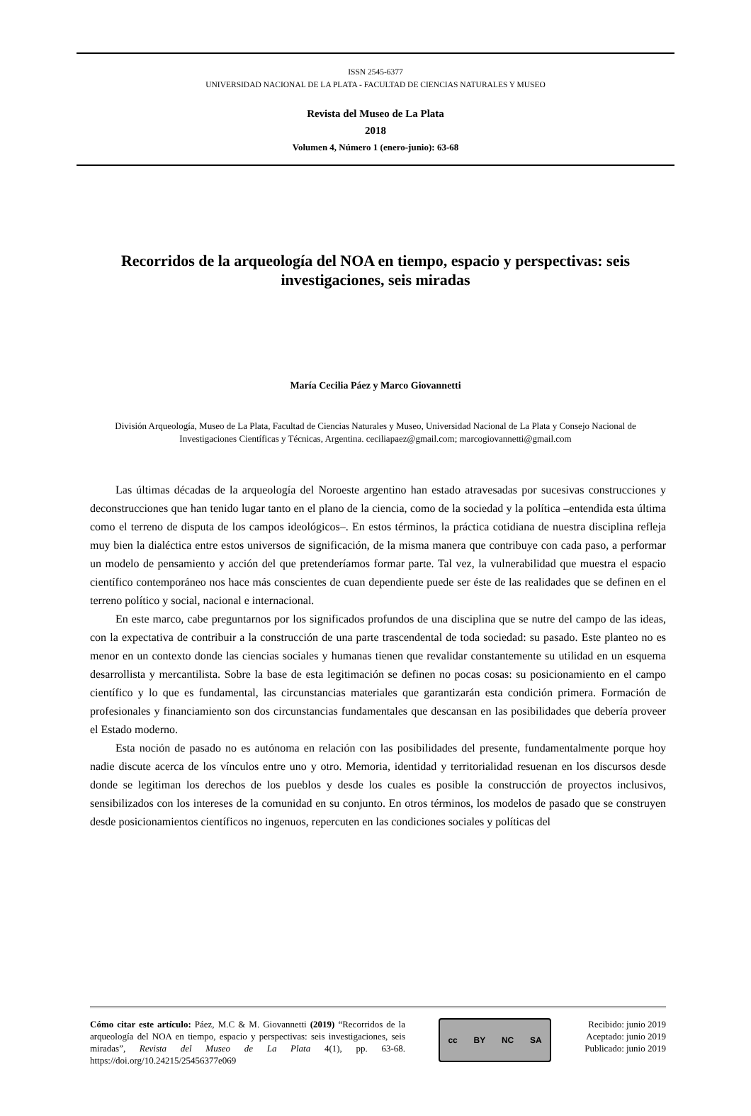ISSN 2545-6377
UNIVERSIDAD NACIONAL DE LA PLATA - FACULTAD DE CIENCIAS NATURALES Y MUSEO
Revista del Museo de La Plata
2018
Volumen 4, Número 1 (enero-junio): 63-68
Recorridos de la arqueología del NOA en tiempo, espacio y perspectivas: seis investigaciones, seis miradas
María Cecilia Páez y Marco Giovannetti
División Arqueología, Museo de La Plata, Facultad de Ciencias Naturales y Museo, Universidad Nacional de La Plata y Consejo Nacional de Investigaciones Científicas y Técnicas, Argentina. ceciliapaez@gmail.com; marcogiovannetti@gmail.com
Las últimas décadas de la arqueología del Noroeste argentino han estado atravesadas por sucesivas construcciones y deconstrucciones que han tenido lugar tanto en el plano de la ciencia, como de la sociedad y la política –entendida esta última como el terreno de disputa de los campos ideológicos–. En estos términos, la práctica cotidiana de nuestra disciplina refleja muy bien la dialéctica entre estos universos de significación, de la misma manera que contribuye con cada paso, a performar un modelo de pensamiento y acción del que pretenderíamos formar parte. Tal vez, la vulnerabilidad que muestra el espacio científico contemporáneo nos hace más conscientes de cuan dependiente puede ser éste de las realidades que se definen en el terreno político y social, nacional e internacional.
En este marco, cabe preguntarnos por los significados profundos de una disciplina que se nutre del campo de las ideas, con la expectativa de contribuir a la construcción de una parte trascendental de toda sociedad: su pasado. Este planteo no es menor en un contexto donde las ciencias sociales y humanas tienen que revalidar constantemente su utilidad en un esquema desarrollista y mercantilista. Sobre la base de esta legitimación se definen no pocas cosas: su posicionamiento en el campo científico y lo que es fundamental, las circunstancias materiales que garantizarán esta condición primera. Formación de profesionales y financiamiento son dos circunstancias fundamentales que descansan en las posibilidades que debería proveer el Estado moderno.
Esta noción de pasado no es autónoma en relación con las posibilidades del presente, fundamentalmente porque hoy nadie discute acerca de los vínculos entre uno y otro. Memoria, identidad y territorialidad resuenan en los discursos desde donde se legitiman los derechos de los pueblos y desde los cuales es posible la construcción de proyectos inclusivos, sensibilizados con los intereses de la comunidad en su conjunto. En otros términos, los modelos de pasado que se construyen desde posicionamientos científicos no ingenuos, repercuten en las condiciones sociales y políticas del
Cómo citar este artículo: Páez, M.C & M. Giovannetti (2019) “Recorridos de la arqueología del NOA en tiempo, espacio y perspectivas: seis investigaciones, seis miradas”, Revista del Museo de La Plata 4(1), pp. 63-68. https://doi.org/10.24215/25456377e069
cc BY NC SA
Recibido: junio 2019
Aceptado: junio 2019
Publicado: junio 2019